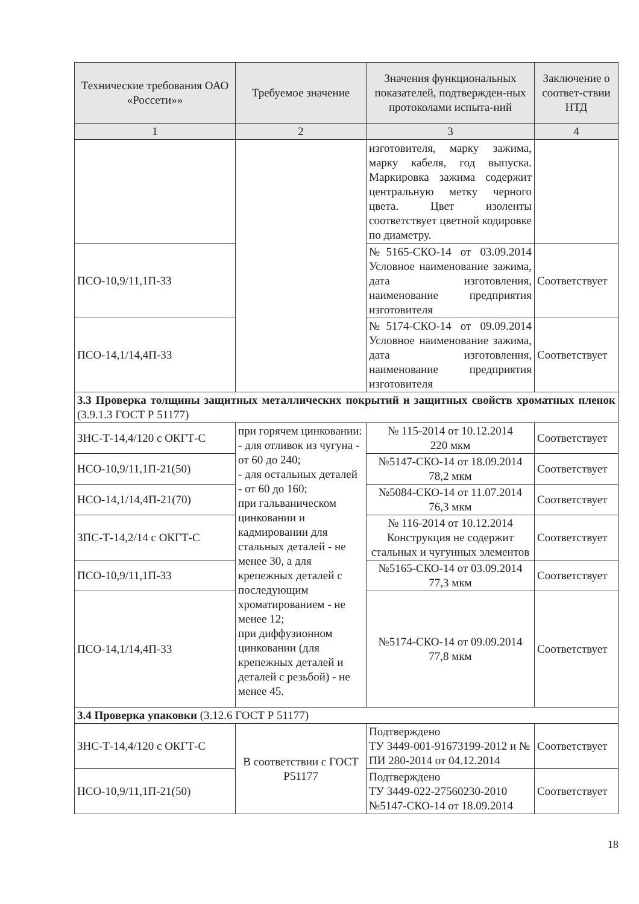| Технические требования ОАО «Россети»» | Требуемое значение | Значения функциональных показателей, подтвержден-ных протоколами испыта-ний | Заключение о соответ-ствии НТД |
| --- | --- | --- | --- |
| 1 | 2 | 3 | 4 |
| | | изготовителя, марку зажима, марку кабеля, год выпуска. Маркировка зажима содержит центральную метку черного цвета. Цвет изоленты соответствует цветной кодировке по диаметру. | |
| ПСО-10,9/11,1П-33 | | №5165-СКО-14 от 03.09.2014 Условное наименование зажима, дата изготовления, наименование предприятия изготовителя | Соответствует |
| ПСО-14,1/14,4П-33 | | №5174-СКО-14 от 09.09.2014 Условное наименование зажима, дата изготовления, наименование предприятия изготовителя | Соответствует |
| 3.3 Проверка толщины защитных металлических покрытий и защитных свойств хроматных пленок (3.9.1.3 ГОСТ Р 51177) | | | |
| ЗНС-Т-14,4/120 с ОКГТ-С | при горячем цинковании: - для отливок из чугуна - от 60 до 240; - для остальных деталей - от 60 до 160; при гальваническом цинковании и кадмировании для стальных деталей - не менее 30, а для крепежных деталей с последующим хроматированием - не менее 12; при диффузионном цинковании (для крепежных деталей и деталей с резьбой) - не менее 45. | № 115-2014 от 10.12.2014 220 мкм | Соответствует |
| НСО-10,9/11,1П-21(50) | | №5147-СКО-14 от 18.09.2014 78,2 мкм | Соответствует |
| НСО-14,1/14,4П-21(70) | | №5084-СКО-14 от 11.07.2014 76,3 мкм | Соответствует |
| ЗПС-Т-14,2/14 с ОКГТ-С | | № 116-2014 от 10.12.2014 Конструкция не содержит стальных и чугунных элементов | Соответствует |
| ПСО-10,9/11,1П-33 | | №5165-СКО-14 от 03.09.2014 77,3 мкм | Соответствует |
| ПСО-14,1/14,4П-33 | | №5174-СКО-14 от 09.09.2014 77,8 мкм | Соответствует |
| 3.4 Проверка упаковки (3.12.6 ГОСТ Р 51177) | | | |
| ЗНС-Т-14,4/120 с ОКГТ-С | В соответствии с ГОСТ Р51177 | Подтверждено ТУ 3449-001-91673199-2012 и № ПИ 280-2014 от 04.12.2014 | Соответствует |
| НСО-10,9/11,1П-21(50) | | Подтверждено ТУ 3449-022-27560230-2010 №5147-СКО-14 от 18.09.2014 | Соответствует |
18